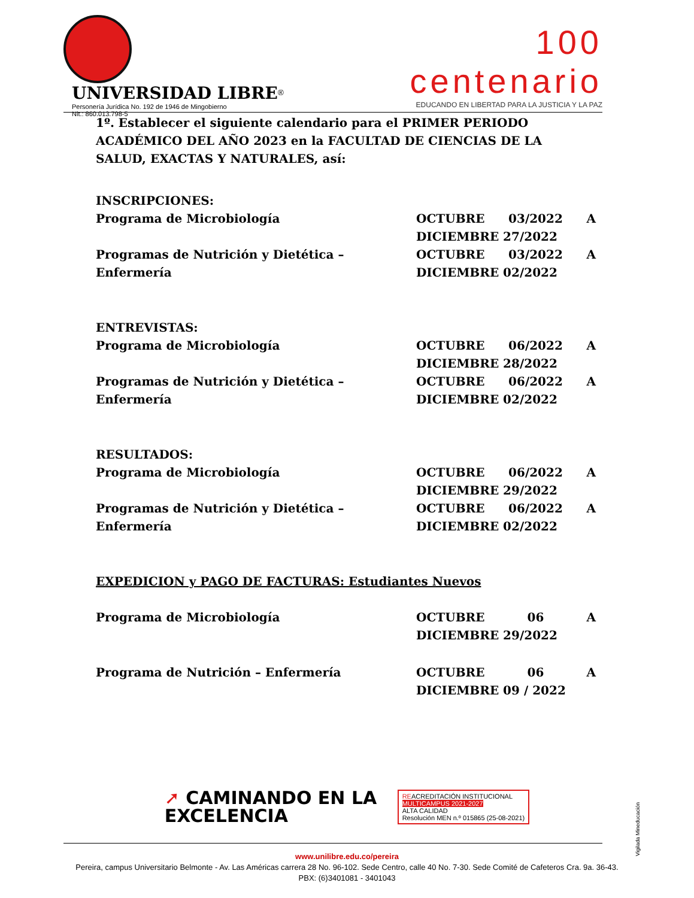UNIVERSIDAD LIBRE<sup>®</sup>
Personería Jurídica No. 192 de 1946 de Mingobierno
Nit.: 860.013.798-5
100 centenario
EDUCANDO EN LIBERTAD PARA LA JUSTICIA Y LA PAZ
1º. Establecer el siguiente calendario para el PRIMER PERIODO ACADÉMICO DEL AÑO 2023 en la FACULTAD DE CIENCIAS DE LA SALUD, EXACTAS Y NATURALES, así:
INSCRIPCIONES:
| Programa de Microbiología | OCTUBRE 03/2022 A DICIEMBRE 27/2022 |
| Programas de Nutrición y Dietética – Enfermería | OCTUBRE 03/2022 A DICIEMBRE 02/2022 |
ENTREVISTAS:
| Programa de Microbiología | OCTUBRE 06/2022 A DICIEMBRE 28/2022 |
| Programas de Nutrición y Dietética – Enfermería | OCTUBRE 06/2022 A DICIEMBRE 02/2022 |
RESULTADOS:
| Programa de Microbiología | OCTUBRE 06/2022 A DICIEMBRE 29/2022 |
| Programas de Nutrición y Dietética – Enfermería | OCTUBRE 06/2022 A DICIEMBRE 02/2022 |
EXPEDICION y PAGO DE FACTURAS: Estudiantes Nuevos
| Programa de Microbiología | OCTUBRE 06 A DICIEMBRE 29/2022 |
| Programa de Nutrición – Enfermería | OCTUBRE 06 A DICIEMBRE 09 / 2022 |
➚ CAMINANDO EN LA
EXCELENCIA
REACREDITACIÓN INSTITUCIONAL
MULTICAMPUS 2021-2027
ALTA CALIDAD
Resolución MEN n.º 015865 (25-08-2021)
www.unilibre.edu.co/pereira
Pereira, campus Universitario Belmonte - Av. Las Américas carrera 28 No. 96-102. Sede Centro, calle 40 No. 7-30. Sede Comité de Cafeteros Cra. 9a. 36-43.
PBX: (6)3401081 - 3401043
Vigilada Mineducación